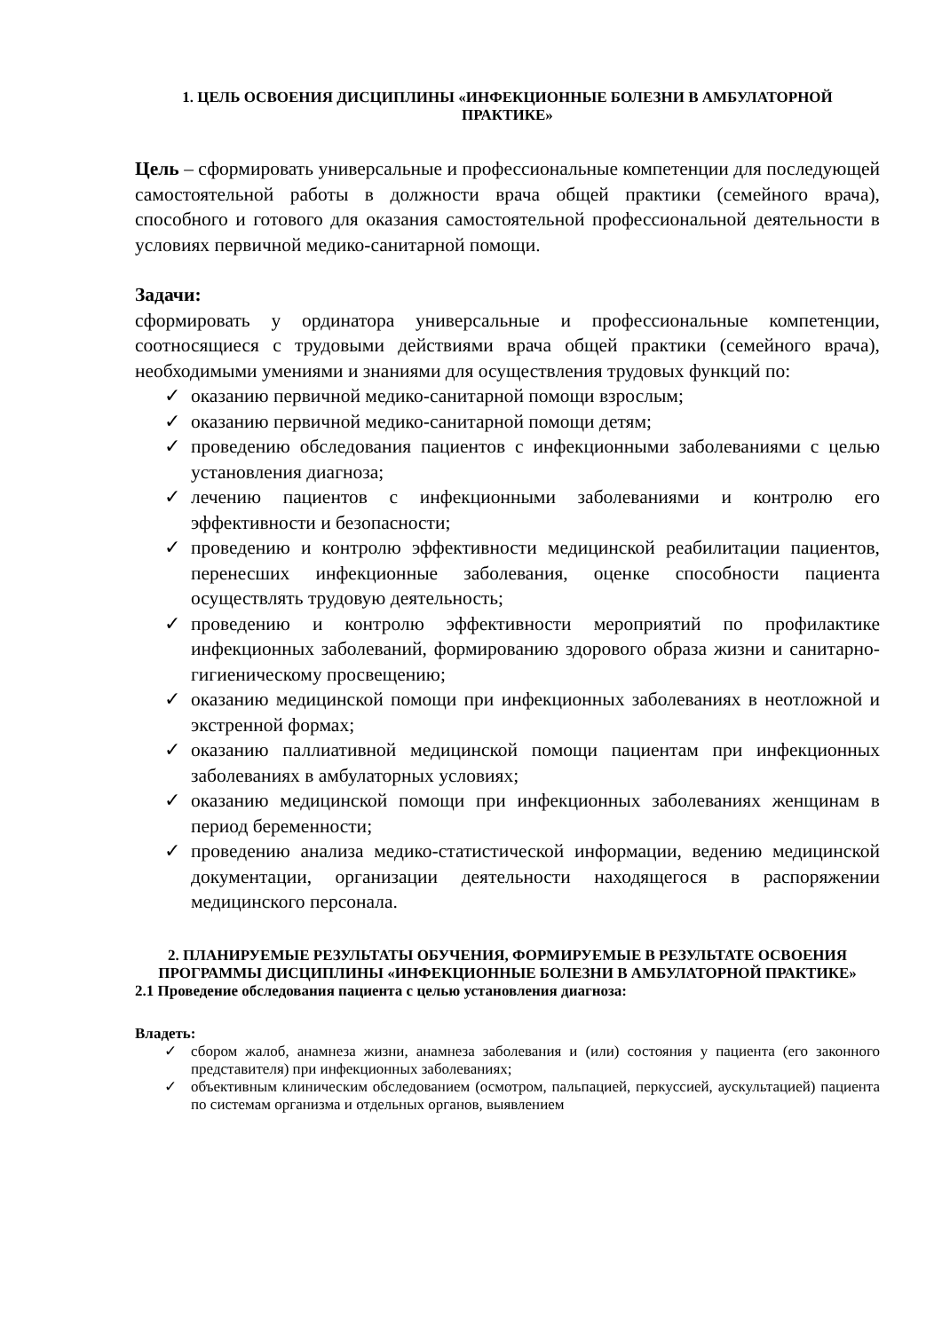1. ЦЕЛЬ ОСВОЕНИЯ ДИСЦИПЛИНЫ «ИНФЕКЦИОННЫЕ БОЛЕЗНИ В АМБУЛАТОРНОЙ ПРАКТИКЕ»
Цель – сформировать универсальные и профессиональные компетенции для последующей самостоятельной работы в должности врача общей практики (семейного врача), способного и готового для оказания самостоятельной профессиональной деятельности в условиях первичной медико-санитарной помощи.
Задачи:
сформировать у ординатора универсальные и профессиональные компетенции, соотносящиеся с трудовыми действиями врача общей практики (семейного врача), необходимыми умениями и знаниями для осуществления трудовых функций по:
✓ оказанию первичной медико-санитарной помощи взрослым;
✓ оказанию первичной медико-санитарной помощи детям;
✓ проведению обследования пациентов с инфекционными заболеваниями с целью установления диагноза;
✓ лечению пациентов с инфекционными заболеваниями и контролю его эффективности и безопасности;
✓ проведению и контролю эффективности медицинской реабилитации пациентов, перенесших инфекционные заболевания, оценке способности пациента осуществлять трудовую деятельность;
✓ проведению и контролю эффективности мероприятий по профилактике инфекционных заболеваний, формированию здорового образа жизни и санитарно-гигиеническому просвещению;
✓ оказанию медицинской помощи при инфекционных заболеваниях в неотложной и экстренной формах;
✓ оказанию паллиативной медицинской помощи пациентам при инфекционных заболеваниях в амбулаторных условиях;
✓ оказанию медицинской помощи при инфекционных заболеваниях женщинам в период беременности;
✓ проведению анализа медико-статистической информации, ведению медицинской документации, организации деятельности находящегося в распоряжении медицинского персонала.
2. ПЛАНИРУЕМЫЕ РЕЗУЛЬТАТЫ ОБУЧЕНИЯ, ФОРМИРУЕМЫЕ В РЕЗУЛЬТАТЕ ОСВОЕНИЯ ПРОГРАММЫ ДИСЦИПЛИНЫ «ИНФЕКЦИОННЫЕ БОЛЕЗНИ В АМБУЛАТОРНОЙ ПРАКТИКЕ»
2.1 Проведение обследования пациента с целью установления диагноза:
Владеть:
✓ сбором жалоб, анамнеза жизни, анамнеза заболевания и (или) состояния у пациента (его законного представителя) при инфекционных заболеваниях;
✓ объективным клиническим обследованием (осмотром, пальпацией, перкуссией, аускультацией) пациента по системам организма и отдельных органов, выявлением